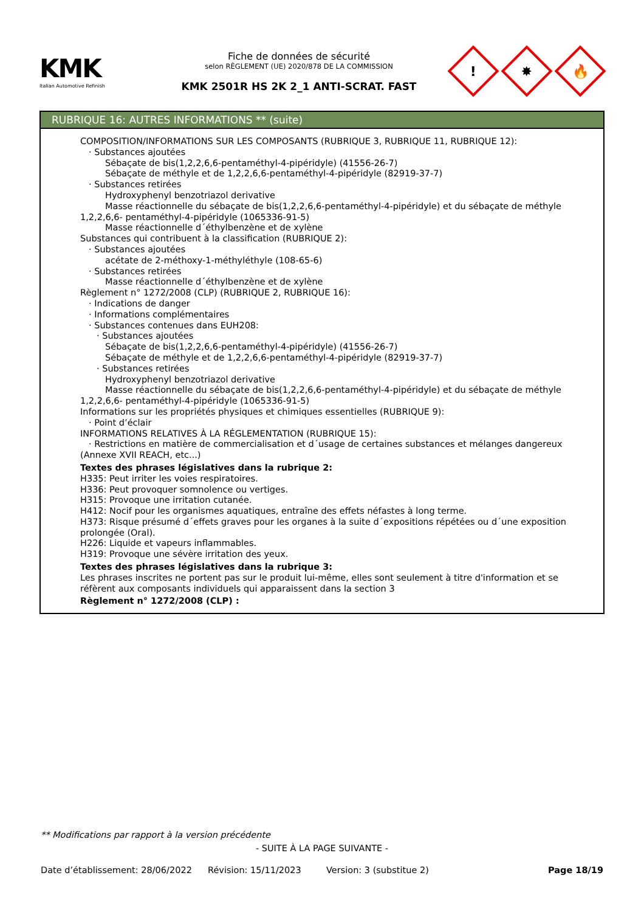KMK
Italian Automotive Refinish
Fiche de données de sécurité
selon RÈGLEMENT (UE) 2020/878 DE LA COMMISSION
KMK 2501R HS 2K 2_1 ANTI-SCRAT. FAST
!
✸
🔥
RUBRIQUE 16: AUTRES INFORMATIONS ** (suite)
COMPOSITION/INFORMATIONS SUR LES COMPOSANTS (RUBRIQUE 3, RUBRIQUE 11, RUBRIQUE 12):
· Substances ajoutées
Sébaçate de bis(1,2,2,6,6-pentaméthyl-4-pipéridyle) (41556-26-7)
Sébaçate de méthyle et de 1,2,2,6,6-pentaméthyl-4-pipéridyle (82919-37-7)
· Substances retirées
Hydroxyphenyl benzotriazol derivative
Masse réactionnelle du sébaçate de bis(1,2,2,6,6-pentaméthyl-4-pipéridyle) et du sébaçate de méthyle 1,2,2,6,6- pentaméthyl-4-pipéridyle (1065336-91-5)
Masse réactionnelle d´éthylbenzène et de xylène
Substances qui contribuent à la classification (RUBRIQUE 2):
· Substances ajoutées
acétate de 2-méthoxy-1-méthyléthyle (108-65-6)
· Substances retirées
Masse réactionnelle d´éthylbenzène et de xylène
Règlement n° 1272/2008 (CLP) (RUBRIQUE 2, RUBRIQUE 16):
· Indications de danger
· Informations complémentaires
· Substances contenues dans EUH208:
· Substances ajoutées
Sébaçate de bis(1,2,2,6,6-pentaméthyl-4-pipéridyle) (41556-26-7)
Sébaçate de méthyle et de 1,2,2,6,6-pentaméthyl-4-pipéridyle (82919-37-7)
· Substances retirées
Hydroxyphenyl benzotriazol derivative
Masse réactionnelle du sébaçate de bis(1,2,2,6,6-pentaméthyl-4-pipéridyle) et du sébaçate de méthyle 1,2,2,6,6- pentaméthyl-4-pipéridyle (1065336-91-5)
Informations sur les propriétés physiques et chimiques essentielles (RUBRIQUE 9):
· Point d’éclair
INFORMATIONS RELATIVES À LA RÉGLEMENTATION (RUBRIQUE 15):
· Restrictions en matière de commercialisation et d´usage de certaines substances et mélanges dangereux (Annexe XVII REACH, etc...)
Textes des phrases législatives dans la rubrique 2:
H335: Peut irriter les voies respiratoires.
H336: Peut provoquer somnolence ou vertiges.
H315: Provoque une irritation cutanée.
H412: Nocif pour les organismes aquatiques, entraîne des effets néfastes à long terme.
H373: Risque présumé d´effets graves pour les organes à la suite d´expositions répétées ou d´une exposition prolongée (Oral).
H226: Liquide et vapeurs inflammables.
H319: Provoque une sévère irritation des yeux.
Textes des phrases législatives dans la rubrique 3:
Les phrases inscrites ne portent pas sur le produit lui-même, elles sont seulement à titre d'information et se réfèrent aux composants individuels qui apparaissent dans la section 3
Règlement n° 1272/2008 (CLP) :
** Modifications par rapport à la version précédente
- SUITE À LA PAGE SUIVANTE -
Date d’établissement: 28/06/2022 Révision: 15/11/2023 Version: 3 (substitue 2) Page 18/19